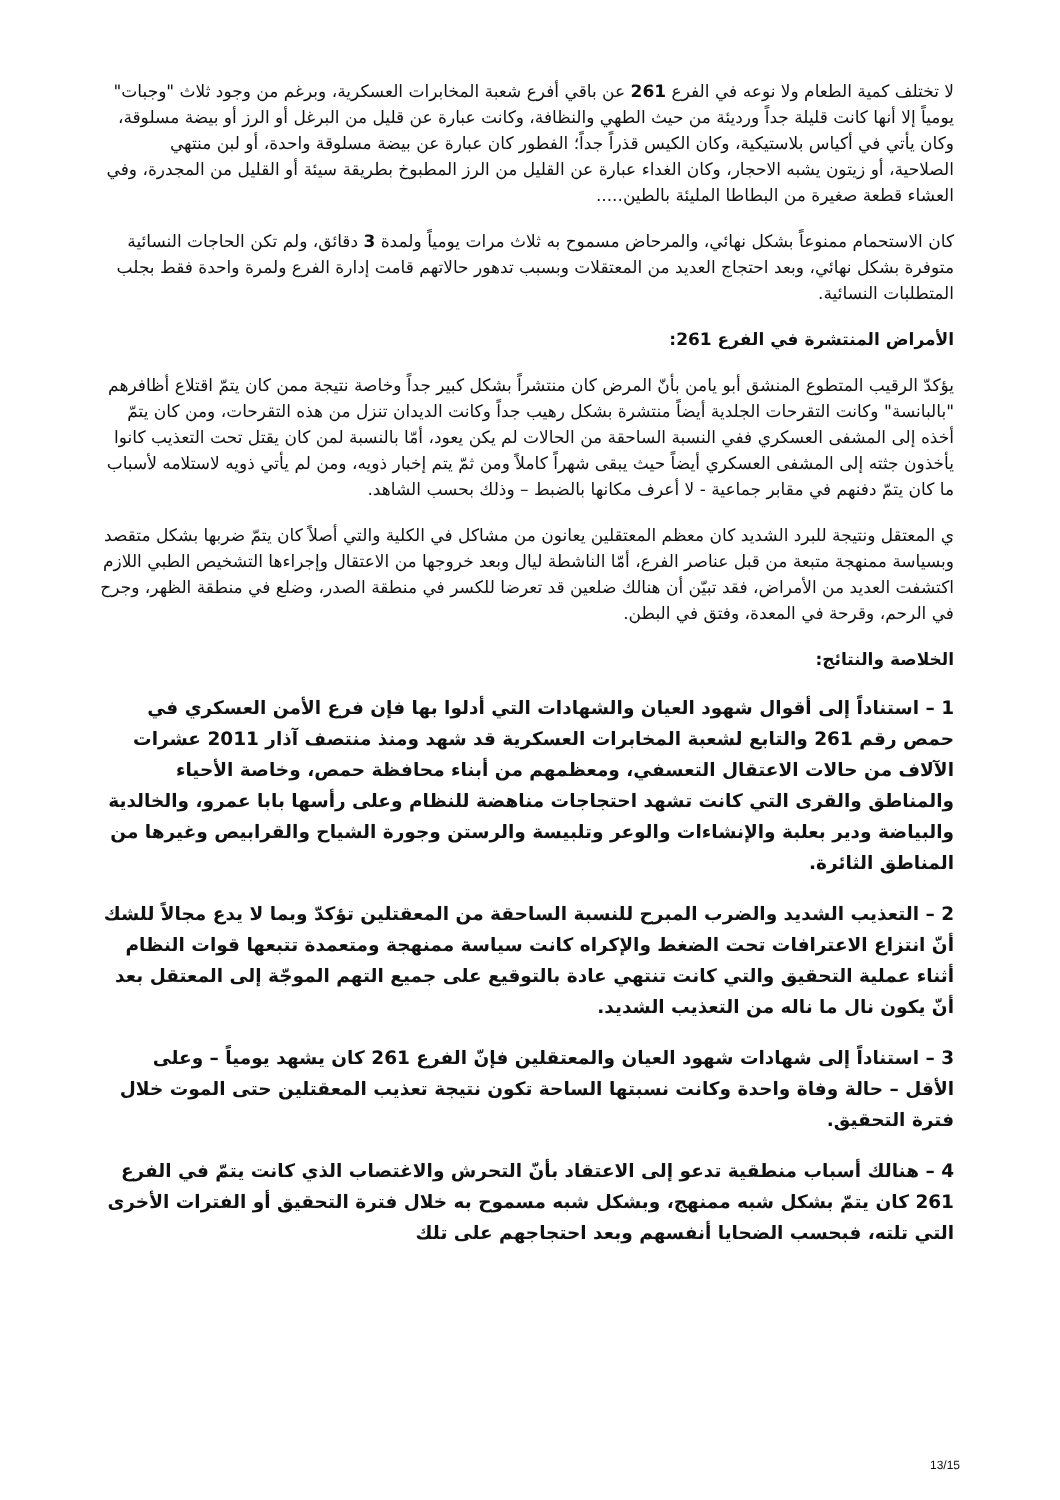لا تختلف كمية الطعام ولا نوعه في الفرع 261 عن باقي أفرع شعبة المخابرات العسكرية، وبرغم من وجود ثلاث "وجبات" يومياً إلا أنها كانت قليلة جداً ورديئة من حيث الطهي والنظافة، وكانت عبارة عن قليل من البرغل أو الرز أو بيضة مسلوقة، وكان يأتي في أكياس بلاستيكية، وكان الكيس قذراً جداً؛ الفطور كان عبارة عن بيضة مسلوقة واحدة، أو لبن منتهي الصلاحية، أو زيتون يشبه الاحجار، وكان الغداء عبارة عن القليل من الرز المطبوخ بطريقة سيئة أو القليل من المجدرة، وفي العشاء قطعة صغيرة من البطاطا المليئة بالطين.....
كان الاستحمام ممنوعاً بشكل نهائي، والمرحاض مسموح به ثلاث مرات يومياً ولمدة 3 دقائق، ولم تكن الحاجات النسائية متوفرة بشكل نهائي، وبعد احتجاج العديد من المعتقلات وبسبب تدهور حالاتهم قامت إدارة الفرع ولمرة واحدة فقط بجلب المتطلبات النسائية.
الأمراض المنتشرة في الفرع 261:
يؤكدّ الرقيب المتطوع المنشق أبو يامن بأنّ المرض كان منتشراً بشكل كبير جداً وخاصة نتيجة ممن كان يتمّ اقتلاع أظافرهم "بالبانسة" وكانت التقرحات الجلدية أيضاً منتشرة بشكل رهيب جداً وكانت الديدان تنزل من هذه التقرحات، ومن كان يتمّ أخذه إلى المشفى العسكري ففي النسبة الساحقة من الحالات لم يكن يعود، أمّا بالنسبة لمن كان يقتل تحت التعذيب كانوا يأخذون جثته إلى المشفى العسكري أيضاً حيث يبقى شهراً كاملاً ومن ثمّ يتم إخبار ذويه، ومن لم يأتي ذويه لاستلامه لأسباب ما كان يتمّ دفنهم في مقابر جماعية - لا أعرف مكانها بالضبط – وذلك بحسب الشاهد.
ي المعتقل ونتيجة للبرد الشديد كان معظم المعتقلين يعانون من مشاكل في الكلية والتي أصلاً كان يتمّ ضربها بشكل متقصد وبسياسة ممنهجة متبعة من قبل عناصر الفرع، أمّا الناشطة ليال وبعد خروجها من الاعتقال وإجراءها التشخيص الطبي اللازم اكتشفت العديد من الأمراض، فقد تبيّن أن هنالك ضلعين قد تعرضا للكسر في منطقة الصدر، وضلع في منطقة الظهر، وجرح في الرحم، وقرحة في المعدة، وفتق في البطن.
الخلاصة والنتائج:
1 – استناداً إلى أقوال شهود العيان والشهادات التي أدلوا بها فإن فرع الأمن العسكري في حمص رقم 261 والتابع لشعبة المخابرات العسكرية قد شهد ومنذ منتصف آذار 2011 عشرات الآلاف من حالات الاعتقال التعسفي، ومعظمهم من أبناء محافظة حمص، وخاصة الأحياء والمناطق والقرى التي كانت تشهد احتجاجات مناهضة للنظام وعلى رأسها بابا عمرو، والخالدية والبياضة ودير بعلبة والإنشاءات والوعر وتلبيسة والرستن وجورة الشياح والقرابيص وغيرها من المناطق الثائرة.
2 – التعذيب الشديد والضرب المبرح للنسبة الساحقة من المعقتلين تؤكدّ وبما لا يدع مجالاً للشك أنّ انتزاع الاعترافات تحت الضغط والإكراه كانت سياسة ممنهجة ومتعمدة تتبعها قوات النظام أثناء عملية التحقيق والتي كانت تنتهي عادة بالتوقيع على جميع التهم الموجّة إلى المعتقل بعد أنّ يكون نال ما ناله من التعذيب الشديد.
3 – استناداً إلى شهادات شهود العيان والمعتقلين فإنّ الفرع 261 كان يشهد يومياً – وعلى الأقل – حالة وفاة واحدة وكانت نسبتها الساحة تكون نتيجة تعذيب المعقتلين حتى الموت خلال فترة التحقيق.
4 – هنالك أسباب منطقية تدعو إلى الاعتقاد بأنّ التحرش والاغتصاب الذي كانت يتمّ في الفرع 261 كان يتمّ بشكل شبه ممنهج، وبشكل شبه مسموح به خلال فترة التحقيق أو الفترات الأخرى التي تلته، فبحسب الضحايا أنفسهم وبعد احتجاجهم على تلك
13/15